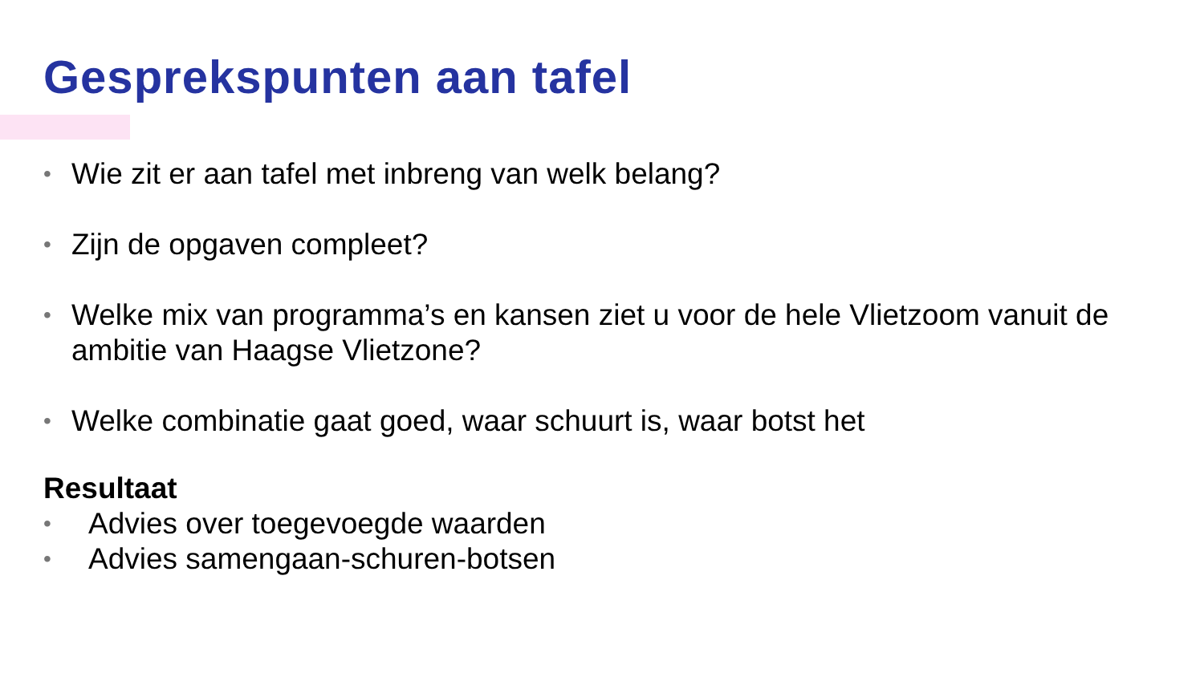Gesprekspunten aan tafel
• Wie zit er aan tafel met inbreng van welk belang?
• Zijn de opgaven compleet?
• Welke mix van programma’s en kansen ziet u voor de hele Vlietzoom vanuit de ambitie van Haagse Vlietzone?
• Welke combinatie gaat goed, waar schuurt is, waar botst het
Resultaat
• Advies over toegevoegde waarden
• Advies samengaan-schuren-botsen